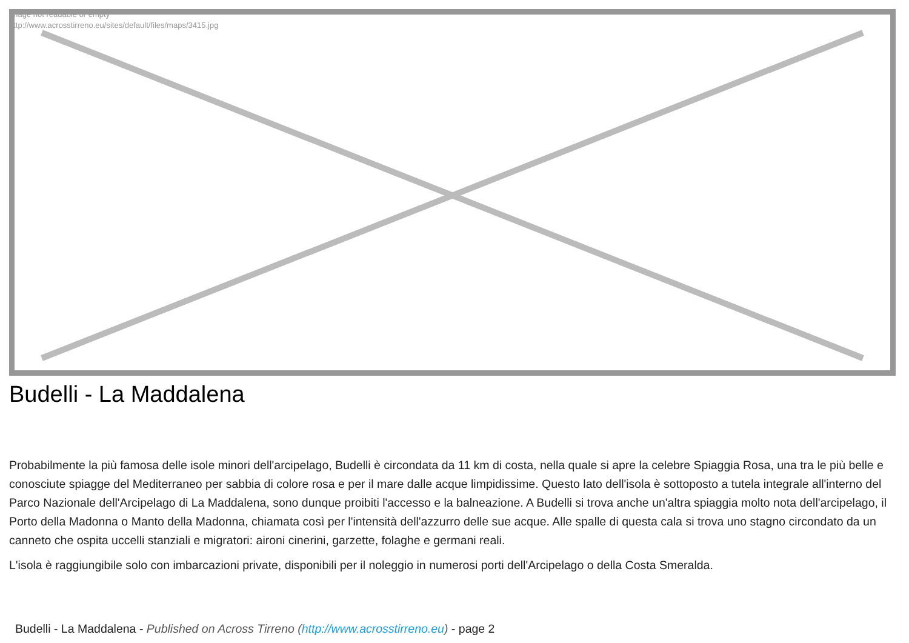Image not readable or empty
http://www.acrosstirreno.eu/sites/default/files/maps/3415.jpg
Budelli - La Maddalena
Probabilmente la più famosa delle isole minori dell'arcipelago, Budelli è circondata da 11 km di costa, nella quale si apre la celebre Spiaggia Rosa, una tra le più belle e conosciute spiagge del Mediterraneo per sabbia di colore rosa e per il mare dalle acque limpidissime. Questo lato dell'isola è sottoposto a tutela integrale all'interno del Parco Nazionale dell'Arcipelago di La Maddalena, sono dunque proibiti l'accesso e la balneazione. A Budelli si trova anche un'altra spiaggia molto nota dell'arcipelago, il Porto della Madonna o Manto della Madonna, chiamata così per l'intensità dell'azzurro delle sue acque. Alle spalle di questa cala si trova uno stagno circondato da un canneto che ospita uccelli stanziali e migratori: aironi cinerini, garzette, folaghe e germani reali.
L'isola è raggiungibile solo con imbarcazioni private, disponibili per il noleggio in numerosi porti dell'Arcipelago o della Costa Smeralda.
Budelli - La Maddalena - Published on Across Tirreno (http://www.acrosstirreno.eu) - page 2